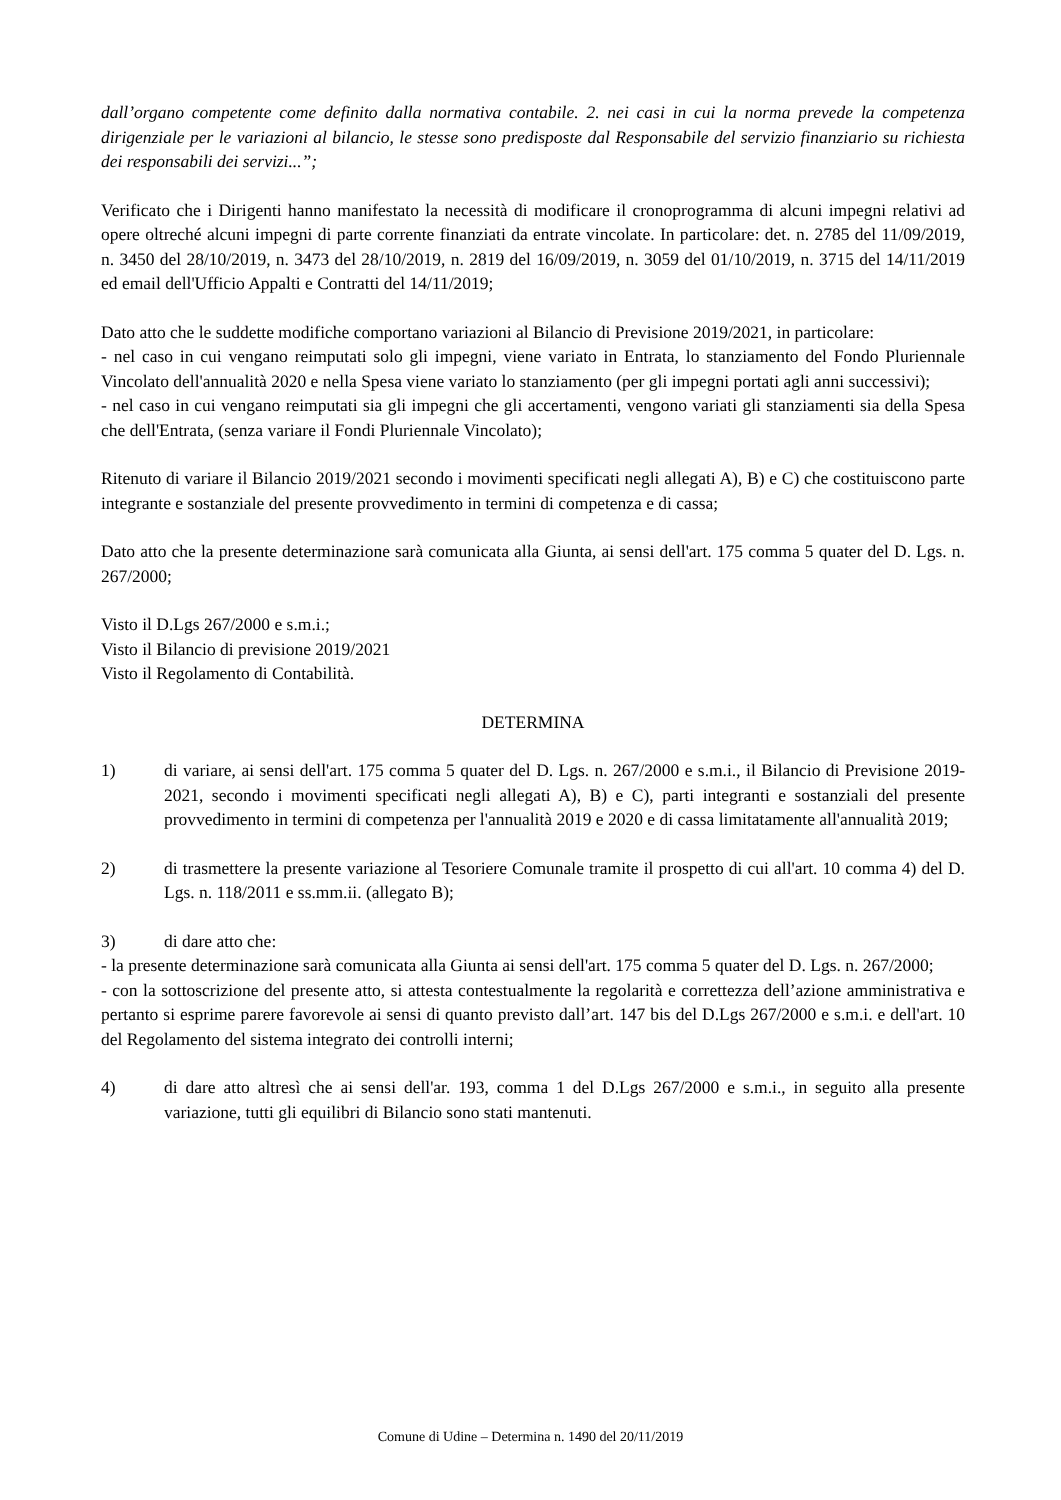dall’organo competente come definito dalla normativa contabile. 2. nei casi in cui la norma prevede la competenza dirigenziale per le variazioni al bilancio, le stesse sono predisposte dal Responsabile del servizio finanziario su richiesta dei responsabili dei servizi...”;
Verificato che i Dirigenti hanno manifestato la necessità di modificare il cronoprogramma di alcuni impegni relativi ad opere oltreché alcuni impegni di parte corrente finanziati da entrate vincolate. In particolare: det. n. 2785 del 11/09/2019, n. 3450 del 28/10/2019, n. 3473 del 28/10/2019, n. 2819 del 16/09/2019, n. 3059 del 01/10/2019, n. 3715 del 14/11/2019 ed email dell'Ufficio Appalti e Contratti del 14/11/2019;
Dato atto che le suddette modifiche comportano variazioni al Bilancio di Previsione 2019/2021, in particolare:
- nel caso in cui vengano reimputati solo gli impegni, viene variato in Entrata, lo stanziamento del Fondo Pluriennale Vincolato dell'annualità 2020 e nella Spesa viene variato lo stanziamento (per gli impegni portati agli anni successivi);
- nel caso in cui vengano reimputati sia gli impegni che gli accertamenti, vengono variati gli stanziamenti sia della Spesa che dell'Entrata, (senza variare il Fondi Pluriennale Vincolato);
Ritenuto di variare il Bilancio 2019/2021 secondo i movimenti specificati negli allegati A), B) e C) che costituiscono parte integrante e sostanziale del presente provvedimento in termini di competenza e di cassa;
Dato atto che la presente determinazione sarà comunicata alla Giunta, ai sensi dell'art. 175 comma 5 quater del D. Lgs. n. 267/2000;
Visto il D.Lgs 267/2000 e s.m.i.;
Visto il Bilancio di previsione 2019/2021
Visto il Regolamento di Contabilità.
DETERMINA
1) di variare, ai sensi dell'art. 175 comma 5 quater del D. Lgs. n. 267/2000 e s.m.i., il Bilancio di Previsione 2019-2021, secondo i movimenti specificati negli allegati A), B) e C), parti integranti e sostanziali del presente provvedimento in termini di competenza per l'annualità 2019 e 2020 e di cassa limitatamente all'annualità 2019;
2) di trasmettere la presente variazione al Tesoriere Comunale tramite il prospetto di cui all'art. 10 comma 4) del D. Lgs. n. 118/2011 e ss.mm.ii. (allegato B);
3) di dare atto che:
- la presente determinazione sarà comunicata alla Giunta ai sensi dell'art. 175 comma 5 quater del D. Lgs. n. 267/2000;
- con la sottoscrizione del presente atto, si attesta contestualmente la regolarità e correttezza dell’azione amministrativa e pertanto si esprime parere favorevole ai sensi di quanto previsto dall’art. 147 bis del D.Lgs 267/2000 e s.m.i. e dell'art. 10 del Regolamento del sistema integrato dei controlli interni;
4) di dare atto altresì che ai sensi dell'ar. 193, comma 1 del D.Lgs 267/2000 e s.m.i., in seguito alla presente variazione, tutti gli equilibri di Bilancio sono stati mantenuti.
Comune di Udine – Determina n. 1490 del 20/11/2019